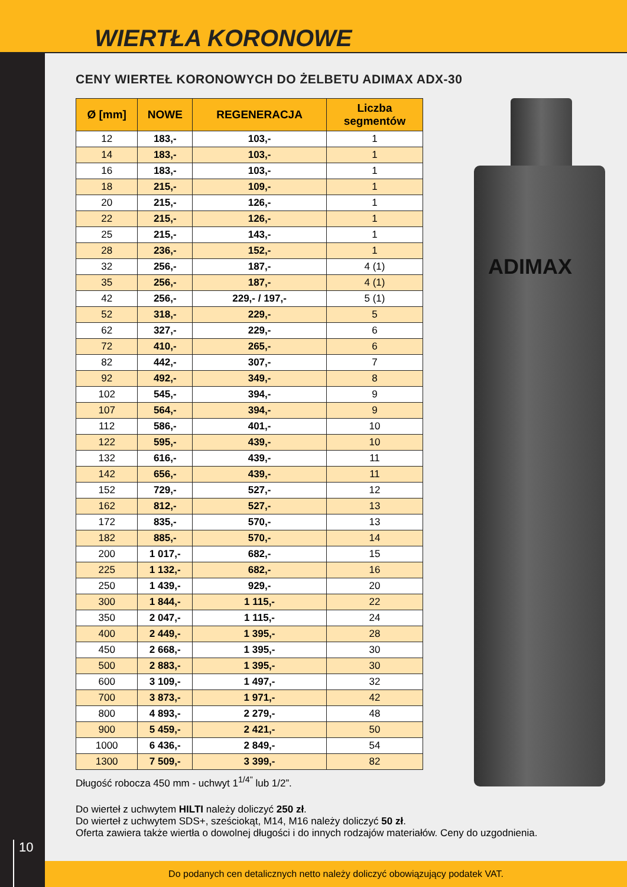WIERTŁA KORONOWE
10
ADIMAX
CENY WIERTEŁ KORONOWYCH DO ŻELBETU ADIMAX ADX-30
| Ø [mm] | NOWE | REGENERACJA | Liczba segmentów |
| --- | --- | --- | --- |
| 12 | 183,- | 103,- | 1 |
| 14 | 183,- | 103,- | 1 |
| 16 | 183,- | 103,- | 1 |
| 18 | 215,- | 109,- | 1 |
| 20 | 215,- | 126,- | 1 |
| 22 | 215,- | 126,- | 1 |
| 25 | 215,- | 143,- | 1 |
| 28 | 236,- | 152,- | 1 |
| 32 | 256,- | 187,- | 4 (1) |
| 35 | 256,- | 187,- | 4 (1) |
| 42 | 256,- | 229,- / 197,- | 5 (1) |
| 52 | 318,- | 229,- | 5 |
| 62 | 327,- | 229,- | 6 |
| 72 | 410,- | 265,- | 6 |
| 82 | 442,- | 307,- | 7 |
| 92 | 492,- | 349,- | 8 |
| 102 | 545,- | 394,- | 9 |
| 107 | 564,- | 394,- | 9 |
| 112 | 586,- | 401,- | 10 |
| 122 | 595,- | 439,- | 10 |
| 132 | 616,- | 439,- | 11 |
| 142 | 656,- | 439,- | 11 |
| 152 | 729,- | 527,- | 12 |
| 162 | 812,- | 527,- | 13 |
| 172 | 835,- | 570,- | 13 |
| 182 | 885,- | 570,- | 14 |
| 200 | 1 017,- | 682,- | 15 |
| 225 | 1 132,- | 682,- | 16 |
| 250 | 1 439,- | 929,- | 20 |
| 300 | 1 844,- | 1 115,- | 22 |
| 350 | 2 047,- | 1 115,- | 24 |
| 400 | 2 449,- | 1 395,- | 28 |
| 450 | 2 668,- | 1 395,- | 30 |
| 500 | 2 883,- | 1 395,- | 30 |
| 600 | 3 109,- | 1 497,- | 32 |
| 700 | 3 873,- | 1 971,- | 42 |
| 800 | 4 893,- | 2 279,- | 48 |
| 900 | 5 459,- | 2 421,- | 50 |
| 1000 | 6 436,- | 2 849,- | 54 |
| 1300 | 7 509,- | 3 399,- | 82 |
Długość robocza 450 mm - uchwyt 1<sup>1/4"</sup> lub 1/2”.
Do wierteł z uchwytem HILTI należy doliczyć 250 zł.
Do wierteł z uchwytem SDS+, sześciokąt, M14, M16 należy doliczyć 50 zł.
Oferta zawiera także wiertła o dowolnej długości i do innych rodzajów materiałów. Ceny do uzgodnienia.
Do podanych cen detalicznych netto należy doliczyć obowiązujący podatek VAT.